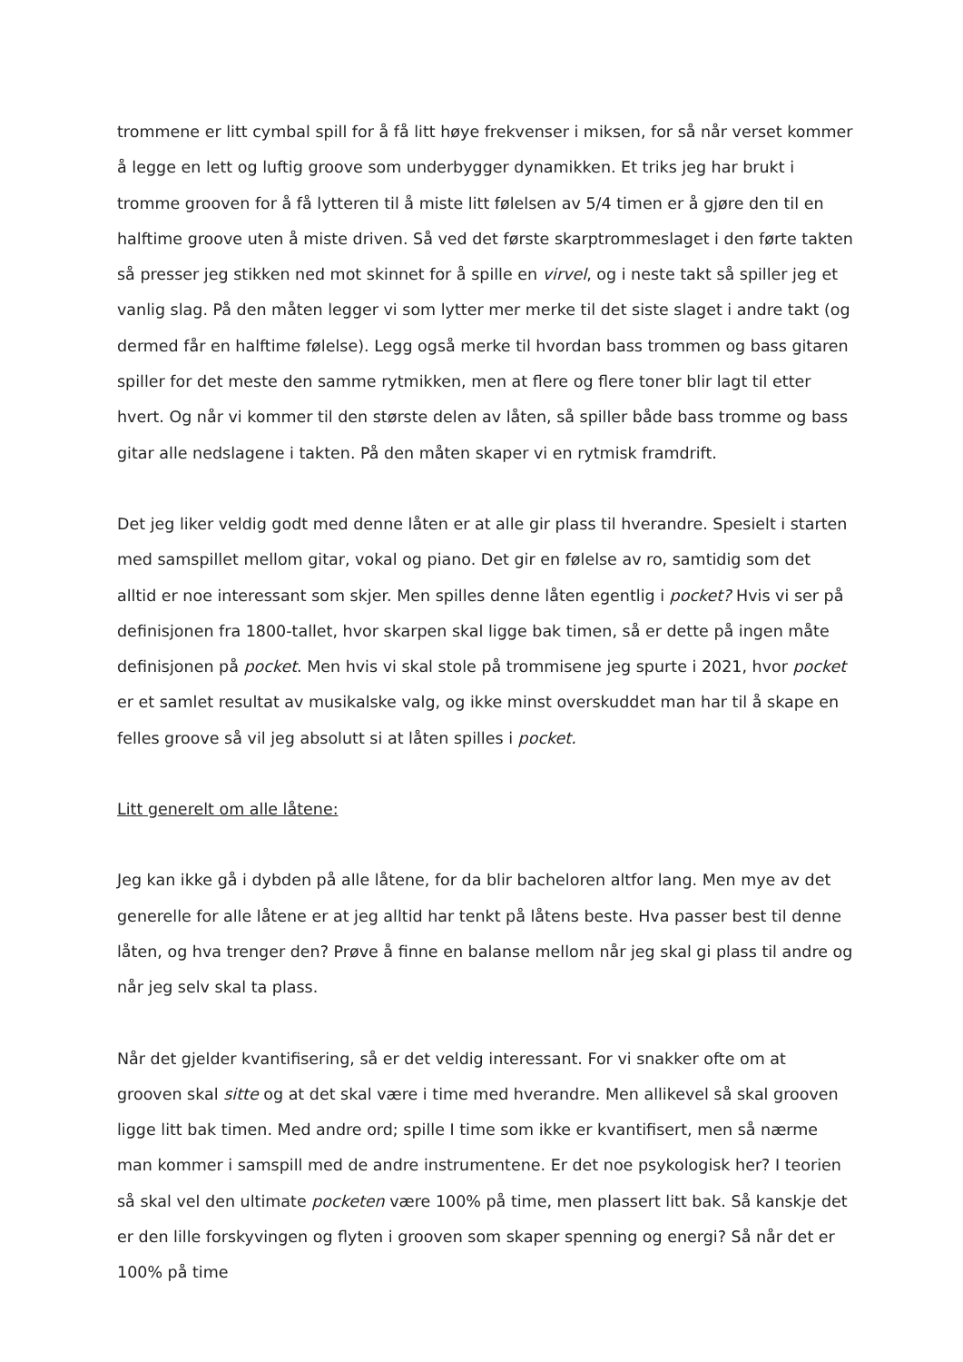trommene er litt cymbal spill for å få litt høye frekvenser i miksen, for så når verset kommer å legge en lett og luftig groove som underbygger dynamikken. Et triks jeg har brukt i tromme grooven for å få lytteren til å miste litt følelsen av 5/4 timen er å gjøre den til en halftime groove uten å miste driven. Så ved det første skarptrommeslaget i den førte takten så presser jeg stikken ned mot skinnet for å spille en virvel, og i neste takt så spiller jeg et vanlig slag. På den måten legger vi som lytter mer merke til det siste slaget i andre takt (og dermed får en halftime følelse). Legg også merke til hvordan bass trommen og bass gitaren spiller for det meste den samme rytmikken, men at flere og flere toner blir lagt til etter hvert. Og når vi kommer til den største delen av låten, så spiller både bass tromme og bass gitar alle nedslagene i takten. På den måten skaper vi en rytmisk framdrift.
Det jeg liker veldig godt med denne låten er at alle gir plass til hverandre. Spesielt i starten med samspillet mellom gitar, vokal og piano. Det gir en følelse av ro, samtidig som det alltid er noe interessant som skjer. Men spilles denne låten egentlig i pocket? Hvis vi ser på definisjonen fra 1800-tallet, hvor skarpen skal ligge bak timen, så er dette på ingen måte definisjonen på pocket. Men hvis vi skal stole på trommisene jeg spurte i 2021, hvor pocket er et samlet resultat av musikalske valg, og ikke minst overskuddet man har til å skape en felles groove så vil jeg absolutt si at låten spilles i pocket.
Litt generelt om alle låtene:
Jeg kan ikke gå i dybden på alle låtene, for da blir bacheloren altfor lang. Men mye av det generelle for alle låtene er at jeg alltid har tenkt på låtens beste. Hva passer best til denne låten, og hva trenger den? Prøve å finne en balanse mellom når jeg skal gi plass til andre og når jeg selv skal ta plass.
Når det gjelder kvantifisering, så er det veldig interessant. For vi snakker ofte om at grooven skal sitte og at det skal være i time med hverandre. Men allikevel så skal grooven ligge litt bak timen. Med andre ord; spille I time som ikke er kvantifisert, men så nærme man kommer i samspill med de andre instrumentene. Er det noe psykologisk her? I teorien så skal vel den ultimate pocketen være 100% på time, men plassert litt bak. Så kanskje det er den lille forskyvingen og flyten i grooven som skaper spenning og energi? Så når det er 100% på time